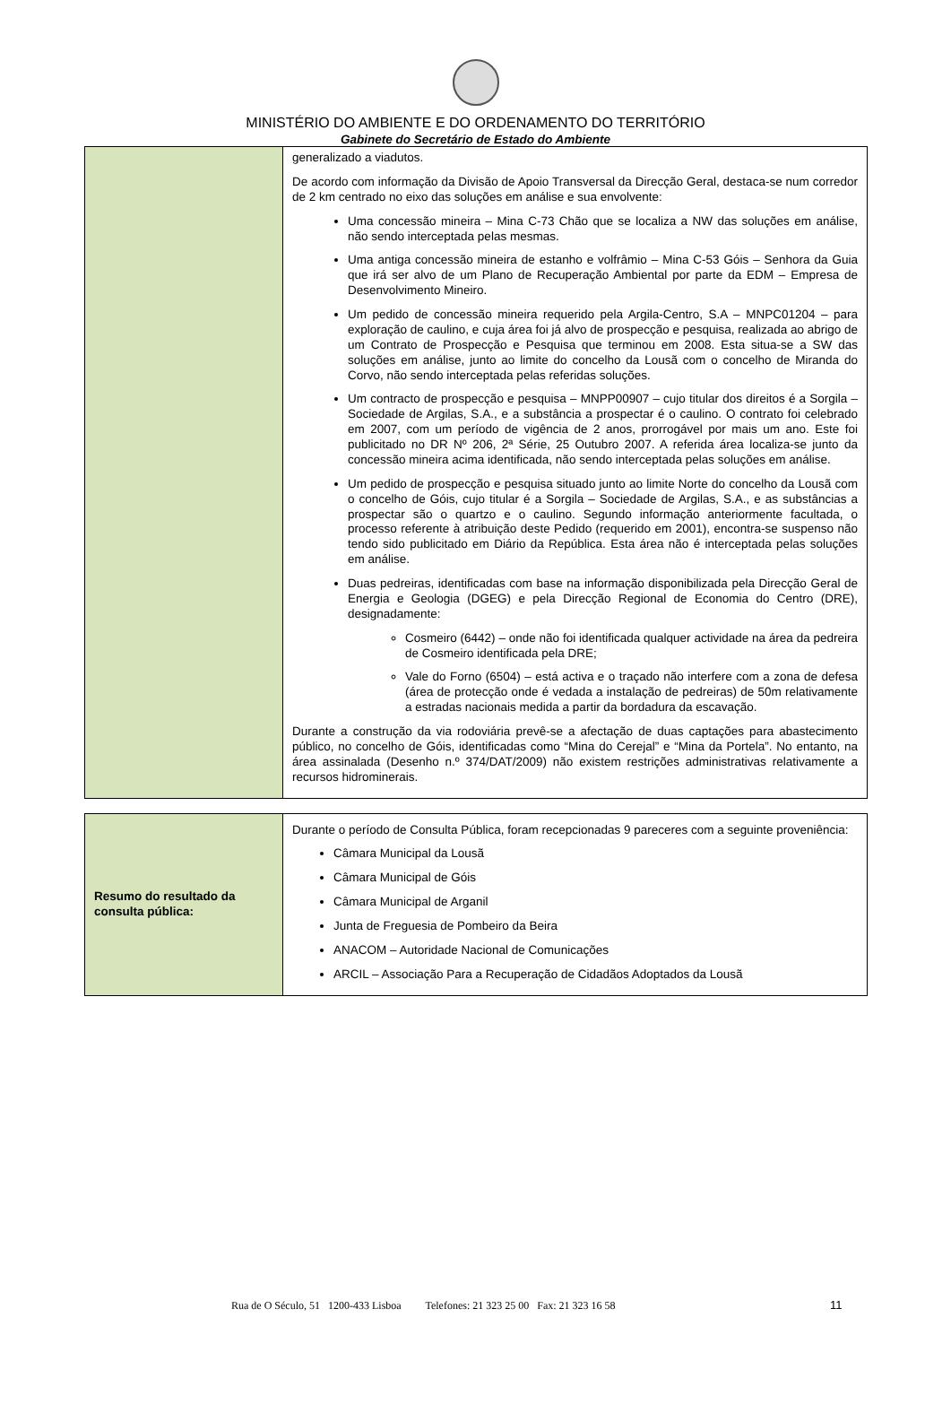MINISTÉRIO DO AMBIENTE E DO ORDENAMENTO DO TERRITÓRIO
Gabinete do Secretário de Estado do Ambiente
| | generalizado a viadutos. De acordo com informação da Divisão de Apoio Transversal da Direcção Geral, destaca-se num corredor de 2 km centrado no eixo das soluções em análise e sua envolvente: Uma concessão mineira – Mina C-73 Chão que se localiza a NW das soluções em análise, não sendo interceptada pelas mesmas. Uma antiga concessão mineira de estanho e volfrâmio – Mina C-53 Góis – Senhora da Guia que irá ser alvo de um Plano de Recuperação Ambiental por parte da EDM – Empresa de Desenvolvimento Mineiro. Um pedido de concessão mineira requerido pela Argila-Centro, S.A – MNPC01204 – para exploração de caulino, e cuja área foi já alvo de prospecção e pesquisa, realizada ao abrigo de um Contrato de Prospecção e Pesquisa que terminou em 2008. Esta situa-se a SW das soluções em análise, junto ao limite do concelho da Lousã com o concelho de Miranda do Corvo, não sendo interceptada pelas referidas soluções. Um contracto de prospecção e pesquisa – MNPP00907 – cujo titular dos direitos é a Sorgila – Sociedade de Argilas, S.A., e a substância a prospectar é o caulino. O contrato foi celebrado em 2007, com um período de vigência de 2 anos, prorrogável por mais um ano. Este foi publicitado no DR Nº 206, 2ª Série, 25 Outubro 2007. A referida área localiza-se junto da concessão mineira acima identificada, não sendo interceptada pelas soluções em análise. Um pedido de prospecção e pesquisa situado junto ao limite Norte do concelho da Lousã com o concelho de Góis, cujo titular é a Sorgila – Sociedade de Argilas, S.A., e as substâncias a prospectar são o quartzo e o caulino. Segundo informação anteriormente facultada, o processo referente à atribuição deste Pedido (requerido em 2001), encontra-se suspenso não tendo sido publicitado em Diário da República. Esta área não é interceptada pelas soluções em análise. Duas pedreiras, identificadas com base na informação disponibilizada pela Direcção Geral de Energia e Geologia (DGEG) e pela Direcção Regional de Economia do Centro (DRE), designadamente: Cosmeiro (6442) – onde não foi identificada qualquer actividade na área da pedreira de Cosmeiro identificada pela DRE; Vale do Forno (6504) – está activa e o traçado não interfere com a zona de defesa (área de protecção onde é vedada a instalação de pedreiras) de 50m relativamente a estradas nacionais medida a partir da bordadura da escavação. Durante a construção da via rodoviária prevê-se a afectação de duas captações para abastecimento público, no concelho de Góis, identificadas como “Mina do Cerejal” e “Mina da Portela”. No entanto, na área assinalada (Desenho n.º 374/DAT/2009) não existem restrições administrativas relativamente a recursos hidrominerais. |
| Resumo do resultado da consulta pública: | Durante o período de Consulta Pública, foram recepcionadas 9 pareceres com a seguinte proveniência: Câmara Municipal da Lousã Câmara Municipal de Góis Câmara Municipal de Arganil Junta de Freguesia de Pombeiro da Beira ANACOM – Autoridade Nacional de Comunicações ARCIL – Associação Para a Recuperação de Cidadãos Adoptados da Lousã |
Rua de O Século, 51 1200-433 Lisboa Telefones: 21 323 25 00 Fax: 21 323 16 58
11